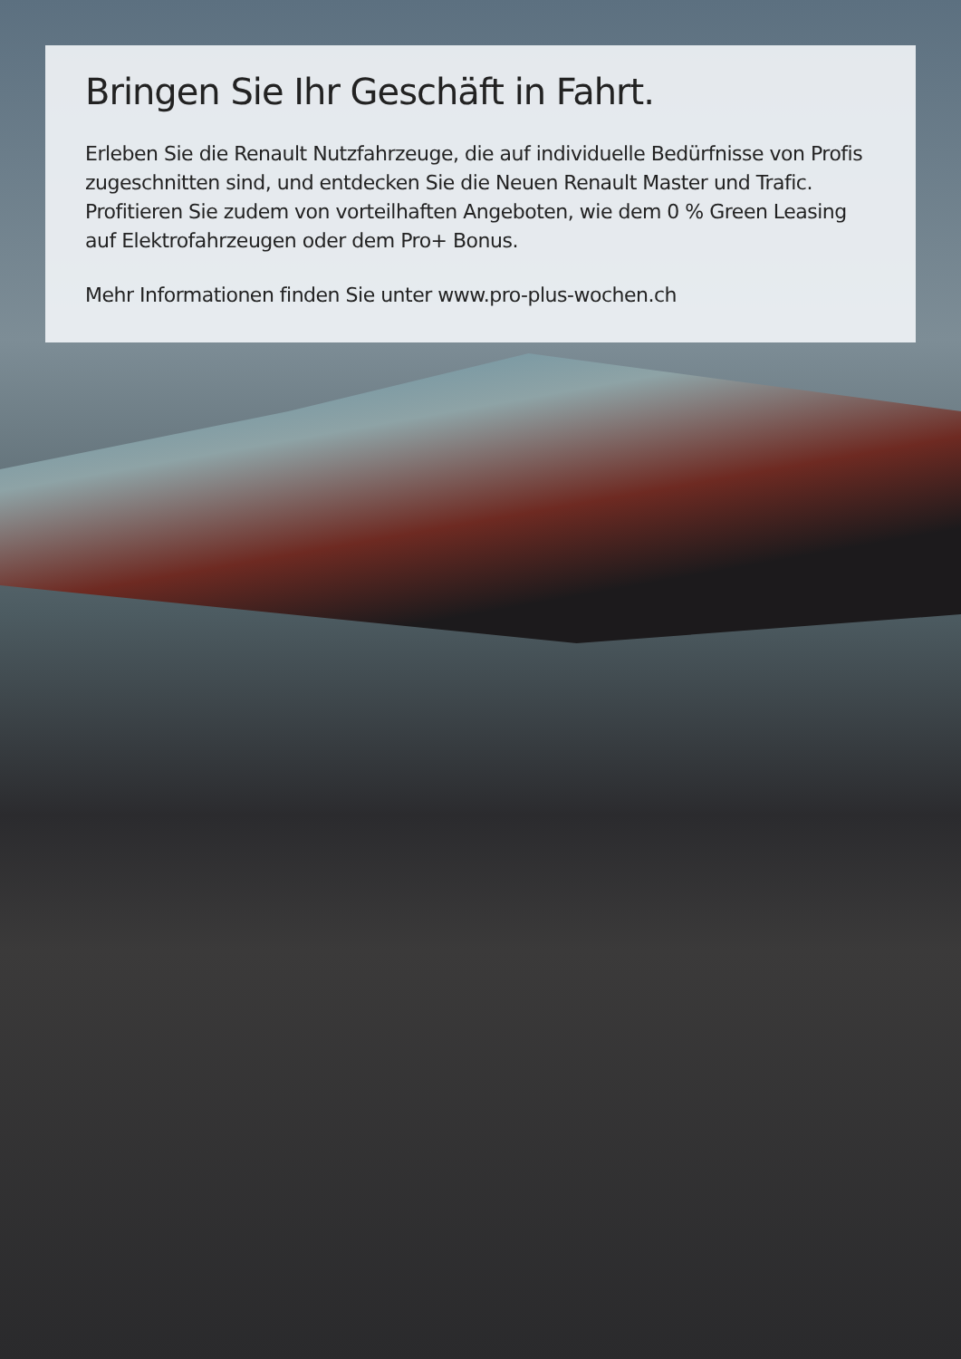Bringen Sie Ihr Geschäft in Fahrt.
Erleben Sie die Renault Nutzfahrzeuge, die auf individuelle Bedürfnisse von Profis zugeschnitten sind, und entdecken Sie die Neuen Renault Master und Trafic. Profitieren Sie zudem von vorteilhaften Angeboten, wie dem 0 % Green Leasing auf Elektrofahrzeugen oder dem Pro+ Bonus.
Mehr Informationen finden Sie unter www.pro-plus-wochen.ch